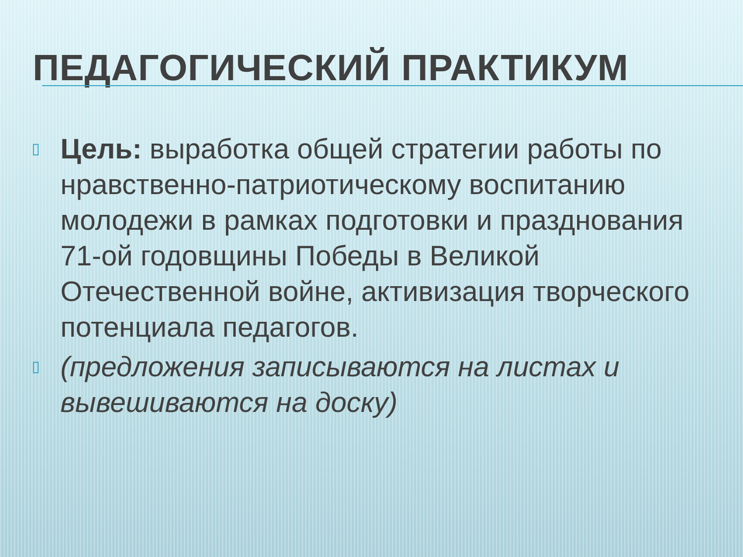ПЕДАГОГИЧЕСКИЙ ПРАКТИКУМ
▯ Цель: выработка общей стратегии работы по нравственно-патриотическому воспитанию молодежи в рамках подготовки и празднования 71-ой годовщины Победы в Великой Отечественной войне, активизация творческого потенциала педагогов.
▯ (предложения записываются на листах и вывешиваются на доску)